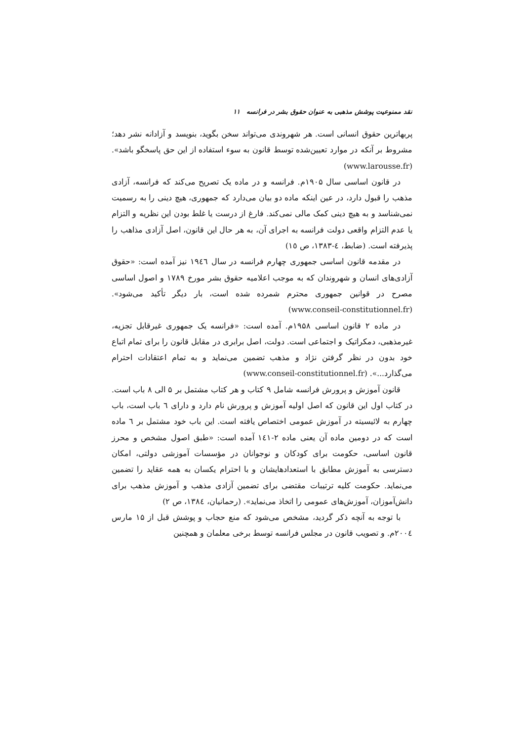نقد ممنوعیت پوشش مذهبی به عنوان حقوق بشر در فرانسه ۱۱
پربهاترین حقوق انسانی است. هر شهروندی می‌تواند سخن بگوید، بنویسد و آزادانه نشر دهد؛ مشروط بر آنکه در موارد تعیین‌شده توسط قانون به سوء استفاده از این حق پاسخگو باشد». (www.larousse.fr)
در قانون اساسی سال ۱۹۰۵م. فرانسه و در ماده یک تصریح می‌کند که فرانسه، آزادی مذهب را قبول دارد، در عین اینکه ماده دو بیان می‌دارد که جمهوری، هیچ دینی را به رسمیت نمی‌شناسد و به هیچ دینی کمک مالی نمی‌کند. فارغ از درست یا غلط بودن این نظریه و التزام یا عدم التزام واقعی دولت فرانسه به اجرای آن، به هر حال این قانون، اصل آزادی مذاهب را پذیرفته است. (ضابط، ٤-١٣٨٣، ص ١٥)
در مقدمه قانون اساسی جمهوری چهارم فرانسه در سال ١٩٤٦ نیز آمده است: «حقوق آزادی‌های انسان و شهروندان که به موجب اعلامیه حقوق بشر مورخ ١٧٨٩ و اصول اساسی مصرح در قوانین جمهوری محترم شمرده شده است، بار دیگر تأکید می‌شود». (www.conseil-constitutionnel.fr)
در ماده ۲ قانون اساسی ۱۹۵۸م. آمده است: «فرانسه یک جمهوری غیرقابل تجزیه، غیرمذهبی، دمکراتیک و اجتماعی است. دولت، اصل برابری در مقابل قانون را برای تمام اتباع خود بدون در نظر گرفتن نژاد و مذهب تضمین می‌نماید و به تمام اعتقادات احترام می‌گذارد...». (www.conseil-constitutionnel.fr)
قانون آموزش و پرورش فرانسه شامل ۹ کتاب و هر کتاب مشتمل بر ۵ الی ۸ باب است. در کتاب اول این قانون که اصل اولیه آموزش و پرورش نام دارد و دارای ٦ باب است، باب چهارم به لائیسیته در آموزش عمومی اختصاص یافته است. این باب خود مشتمل بر ٦ ماده است که در دومین ماده آن یعنی ماده ٢-١٤١ آمده است: «طبق اصول مشخص و محرز قانون اساسی، حکومت برای کودکان و نوجوانان در مؤسسات آموزشی دولتی، امکان دسترسی به آموزش مطابق با استعدادهایشان و با احترام یکسان به همه عقاید را تضمین می‌نماید. حکومت کلیه ترتیبات مقتضی برای تضمین آزادی مذهب و آموزش مذهب برای دانش‌آموزان، آموزش‌های عمومی را اتخاذ می‌نماید». (رحمانیان، ١٣٨٤، ص ٢)
با توجه به آنچه ذکر گردید، مشخص می‌شود که منع حجاب و پوشش قبل از ۱۵ مارس ٢٠٠٤م. و تصویب قانون در مجلس فرانسه توسط برخی معلمان و همچنین